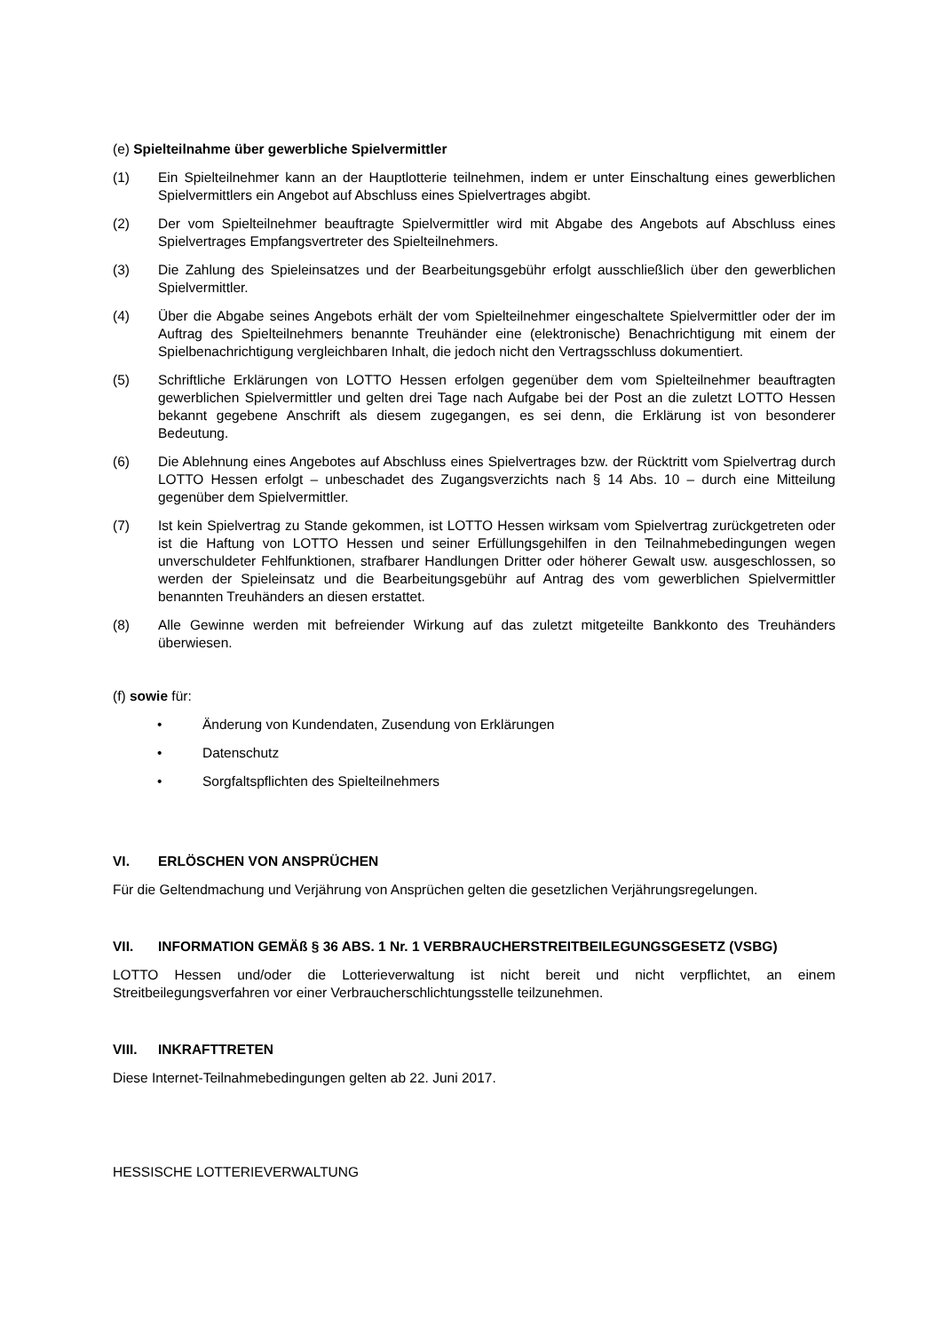(e) Spielteilnahme über gewerbliche Spielvermittler
(1) Ein Spielteilnehmer kann an der Hauptlotterie teilnehmen, indem er unter Einschaltung eines gewerblichen Spielvermittlers ein Angebot auf Abschluss eines Spielvertrages abgibt.
(2) Der vom Spielteilnehmer beauftragte Spielvermittler wird mit Abgabe des Angebots auf Abschluss eines Spielvertrages Empfangsvertreter des Spielteilnehmers.
(3) Die Zahlung des Spieleinsatzes und der Bearbeitungsgebühr erfolgt ausschließlich über den gewerblichen Spielvermittler.
(4) Über die Abgabe seines Angebots erhält der vom Spielteilnehmer eingeschaltete Spielvermittler oder der im Auftrag des Spielteilnehmers benannte Treuhänder eine (elektronische) Benachrichtigung mit einem der Spielbenachrichtigung vergleichbaren Inhalt, die jedoch nicht den Vertragsschluss dokumentiert.
(5) Schriftliche Erklärungen von LOTTO Hessen erfolgen gegenüber dem vom Spielteilnehmer beauftragten gewerblichen Spielvermittler und gelten drei Tage nach Aufgabe bei der Post an die zuletzt LOTTO Hessen bekannt gegebene Anschrift als diesem zugegangen, es sei denn, die Erklärung ist von besonderer Bedeutung.
(6) Die Ablehnung eines Angebotes auf Abschluss eines Spielvertrages bzw. der Rücktritt vom Spielvertrag durch LOTTO Hessen erfolgt – unbeschadet des Zugangsverzichts nach § 14 Abs. 10 – durch eine Mitteilung gegenüber dem Spielvermittler.
(7) Ist kein Spielvertrag zu Stande gekommen, ist LOTTO Hessen wirksam vom Spielvertrag zurückgetreten oder ist die Haftung von LOTTO Hessen und seiner Erfüllungsgehilfen in den Teilnahmebedingungen wegen unverschuldeter Fehlfunktionen, strafbarer Handlungen Dritter oder höherer Gewalt usw. ausgeschlossen, so werden der Spieleinsatz und die Bearbeitungsgebühr auf Antrag des vom gewerblichen Spielvermittler benannten Treuhänders an diesen erstattet.
(8) Alle Gewinne werden mit befreiender Wirkung auf das zuletzt mitgeteilte Bankkonto des Treuhänders überwiesen.
(f) sowie für:
• Änderung von Kundendaten, Zusendung von Erklärungen
• Datenschutz
• Sorgfaltspflichten des Spielteilnehmers
VI. ERLÖSCHEN VON ANSPRÜCHEN
Für die Geltendmachung und Verjährung von Ansprüchen gelten die gesetzlichen Verjährungsregelungen.
VII. INFORMATION GEMÄß § 36 ABS. 1 Nr. 1 VERBRAUCHERSTREITBEILEGUNGSGESETZ (VSBG)
LOTTO Hessen und/oder die Lotterieverwaltung ist nicht bereit und nicht verpflichtet, an einem Streitbeilegungsverfahren vor einer Verbraucherschlichtungsstelle teilzunehmen.
VIII. INKRAFTTRETEN
Diese Internet-Teilnahmebedingungen gelten ab 22. Juni 2017.
HESSISCHE LOTTERIEVERWALTUNG